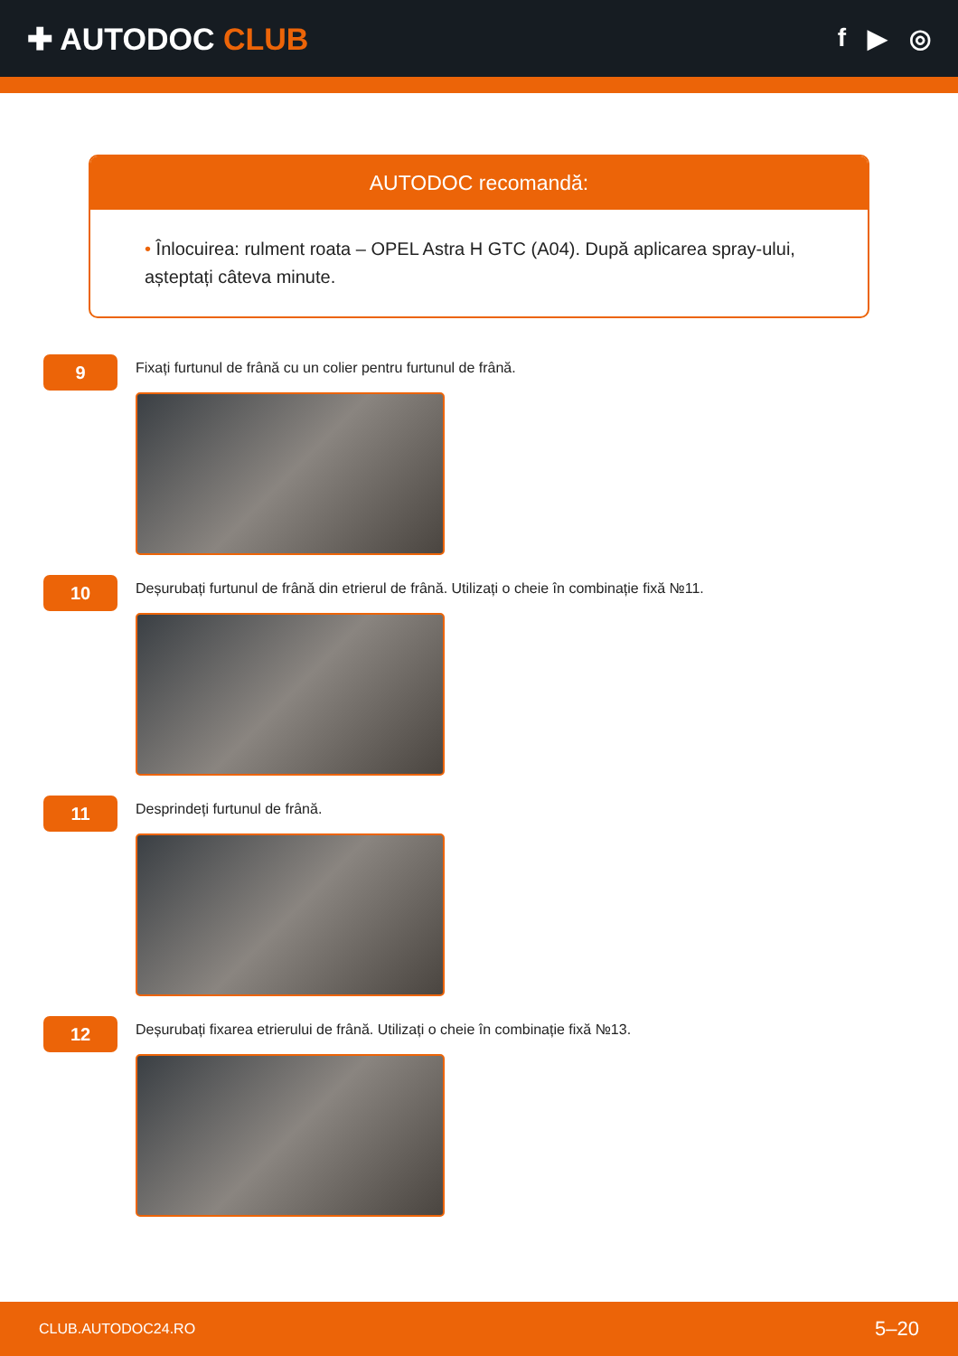✚ AUTODOC CLUB
f ▶ ◎
AUTODOC recomandă:
• Înlocuirea: rulment roata – OPEL Astra H GTC (A04). După aplicarea spray-ului, așteptați câteva minute.
9
Fixați furtunul de frână cu un colier pentru furtunul de frână.
10
Deșurubați furtunul de frână din etrierul de frână. Utilizați o cheie în combinație fixă №11.
11
Desprindeți furtunul de frână.
12
Deșurubați fixarea etrierului de frână. Utilizați o cheie în combinație fixă №13.
CLUB.AUTODOC24.RO 5–20